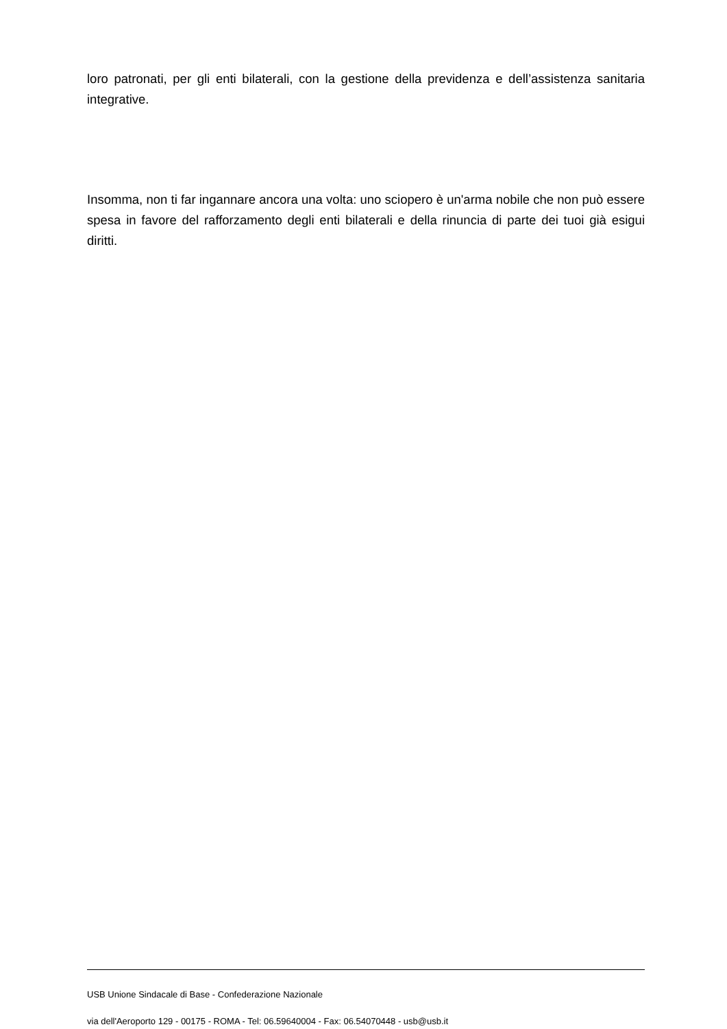loro patronati, per gli enti bilaterali, con la gestione della previdenza e dell’assistenza sanitaria integrative.
Insomma, non ti far ingannare ancora una volta: uno sciopero è un'arma nobile che non può essere spesa in favore del rafforzamento degli enti bilaterali e della rinuncia di parte dei tuoi già esigui diritti.
USB Unione Sindacale di Base - Confederazione Nazionale
via dell'Aeroporto 129 - 00175 - ROMA - Tel: 06.59640004 - Fax: 06.54070448 - usb@usb.it